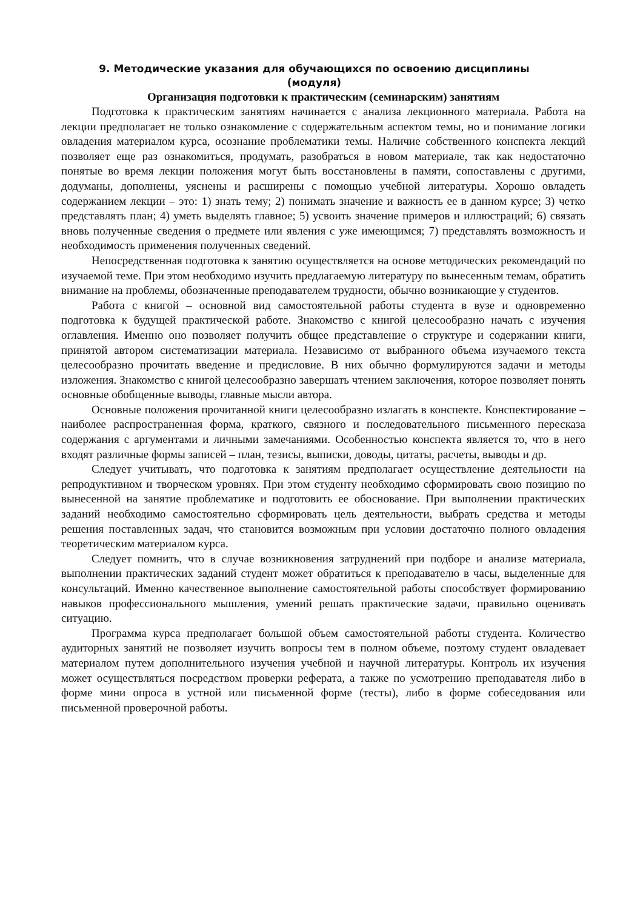9. Методические указания для обучающихся по освоению дисциплины
(модуля)
Организация подготовки к практическим (семинарским) занятиям
Подготовка к практическим занятиям начинается с анализа лекционного материала. Работа на лекции предполагает не только ознакомление с содержательным аспектом темы, но и понимание логики овладения материалом курса, осознание проблематики темы. Наличие собственного конспекта лекций позволяет еще раз ознакомиться, продумать, разобраться в новом материале, так как недостаточно понятые во время лекции положения могут быть восстановлены в памяти, сопоставлены с другими, додуманы, дополнены, уяснены и расширены с помощью учебной литературы. Хорошо овладеть содержанием лекции – это: 1) знать тему; 2) понимать значение и важность ее в данном курсе; 3) четко представлять план; 4) уметь выделять главное; 5) усвоить значение примеров и иллюстраций; 6) связать вновь полученные сведения о предмете или явления с уже имеющимся; 7) представлять возможность и необходимость применения полученных сведений.
Непосредственная подготовка к занятию осуществляется на основе методических рекомендаций по изучаемой теме. При этом необходимо изучить предлагаемую литературу по вынесенным темам, обратить внимание на проблемы, обозначенные преподавателем трудности, обычно возникающие у студентов.
Работа с книгой – основной вид самостоятельной работы студента в вузе и одновременно подготовка к будущей практической работе. Знакомство с книгой целесообразно начать с изучения оглавления. Именно оно позволяет получить общее представление о структуре и содержании книги, принятой автором систематизации материала. Независимо от выбранного объема изучаемого текста целесообразно прочитать введение и предисловие. В них обычно формулируются задачи и методы изложения. Знакомство с книгой целесообразно завершать чтением заключения, которое позволяет понять основные обобщенные выводы, главные мысли автора.
Основные положения прочитанной книги целесообразно излагать в конспекте. Конспектирование – наиболее распространенная форма, краткого, связного и последовательного письменного пересказа содержания с аргументами и личными замечаниями. Особенностью конспекта является то, что в него входят различные формы записей – план, тезисы, выписки, доводы, цитаты, расчеты, выводы и др.
Следует учитывать, что подготовка к занятиям предполагает осуществление деятельности на репродуктивном и творческом уровнях. При этом студенту необходимо сформировать свою позицию по вынесенной на занятие проблематике и подготовить ее обоснование. При выполнении практических заданий необходимо самостоятельно сформировать цель деятельности, выбрать средства и методы решения поставленных задач, что становится возможным при условии достаточно полного овладения теоретическим материалом курса.
Следует помнить, что в случае возникновения затруднений при подборе и анализе материала, выполнении практических заданий студент может обратиться к преподавателю в часы, выделенные для консультаций. Именно качественное выполнение самостоятельной работы способствует формированию навыков профессионального мышления, умений решать практические задачи, правильно оценивать ситуацию.
Программа курса предполагает большой объем самостоятельной работы студента. Количество аудиторных занятий не позволяет изучить вопросы тем в полном объеме, поэтому студент овладевает материалом путем дополнительного изучения учебной и научной литературы. Контроль их изучения может осуществляться посредством проверки реферата, а также по усмотрению преподавателя либо в форме мини опроса в устной или письменной форме (тесты), либо в форме собеседования или письменной проверочной работы.